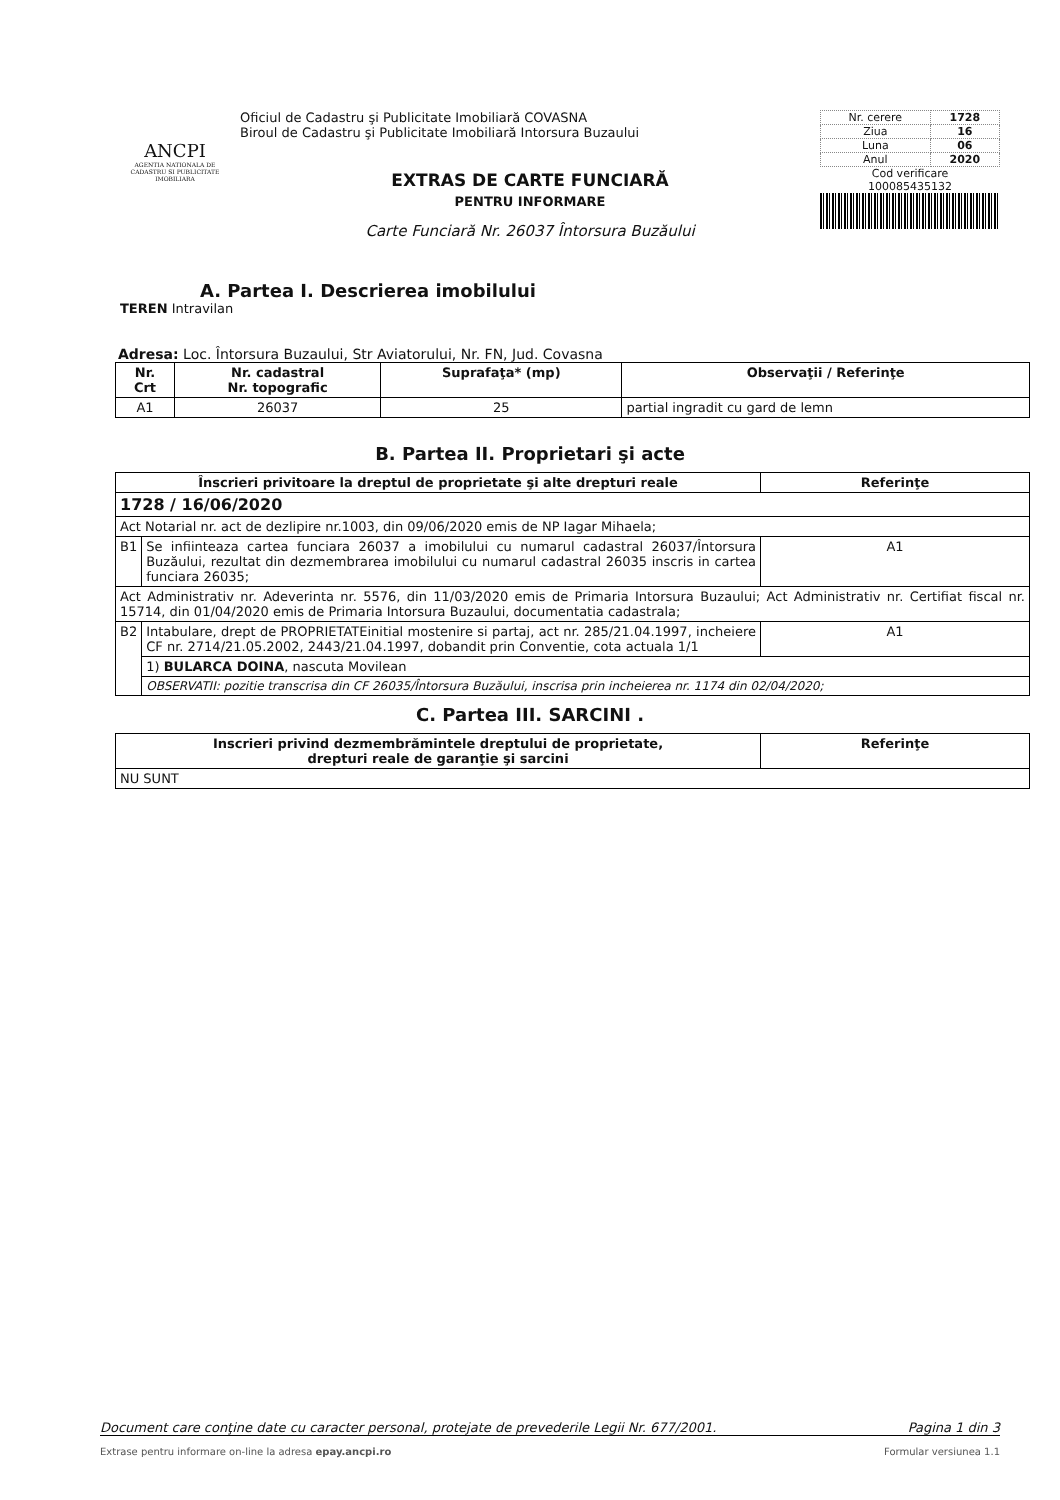ANCPI
AGENTIA NATIONALA DE CADASTRU SI PUBLICITATE IMOBILIARA
Oficiul de Cadastru şi Publicitate Imobiliară COVASNA
Biroul de Cadastru şi Publicitate Imobiliară Intorsura Buzaului
EXTRAS DE CARTE FUNCIARĂ
PENTRU INFORMARE
Carte Funciară Nr. 26037 Întorsura Buzăului
| Nr. cerere | 1728 |
| Ziua | 16 |
| Luna | 06 |
| Anul | 2020 |
Cod verificare
100085435132
A. Partea I. Descrierea imobilului
TEREN Intravilan
Adresa: Loc. Întorsura Buzaului, Str Aviatorului, Nr. FN, Jud. Covasna
| Nr. Crt | Nr. cadastral Nr. topografic | Suprafaţa* (mp) | Observaţii / Referinţe |
| --- | --- | --- | --- |
| A1 | 26037 | 25 | partial ingradit cu gard de lemn |
B. Partea II. Proprietari şi acte
| Înscrieri privitoare la dreptul de proprietate şi alte drepturi reale | | Referinţe |
| --- | --- | --- |
| 1728 / 16/06/2020 | | |
| Act Notarial nr. act de dezlipire nr.1003, din 09/06/2020 emis de NP Iagar Mihaela; | | |
| B1 | Se infiinteaza cartea funciara 26037 a imobilului cu numarul cadastral 26037/Întorsura Buzăului, rezultat din dezmembrarea imobilului cu numarul cadastral 26035 inscris in cartea funciara 26035; | A1 |
| Act Administrativ nr. Adeverinta nr. 5576, din 11/03/2020 emis de Primaria Intorsura Buzaului; Act Administrativ nr. Certifiat fiscal nr. 15714, din 01/04/2020 emis de Primaria Intorsura Buzaului, documentatia cadastrala; | | |
| B2 | Intabulare, drept de PROPRIETATEinitial mostenire si partaj, act nr. 285/21.04.1997, incheiere CF nr. 2714/21.05.2002, 2443/21.04.1997, dobandit prin Conventie, cota actuala 1/1 | A1 |
| | 1) BULARCA DOINA , nascuta Movilean | |
| | OBSERVATII: pozitie transcrisa din CF 26035/Întorsura Buzăului, inscrisa prin incheierea nr. 1174 din 02/04/2020; | |
C. Partea III. SARCINI .
| Inscrieri privind dezmembrămintele dreptului de proprietate, drepturi reale de garanţie şi sarcini | Referinţe |
| --- | --- |
| NU SUNT | |
Document care conţine date cu caracter personal, protejate de prevederile Legii Nr. 677/2001. Pagina 1 din 3
Extrase pentru informare on-line la adresa epay.ancpi.ro Formular versiunea 1.1